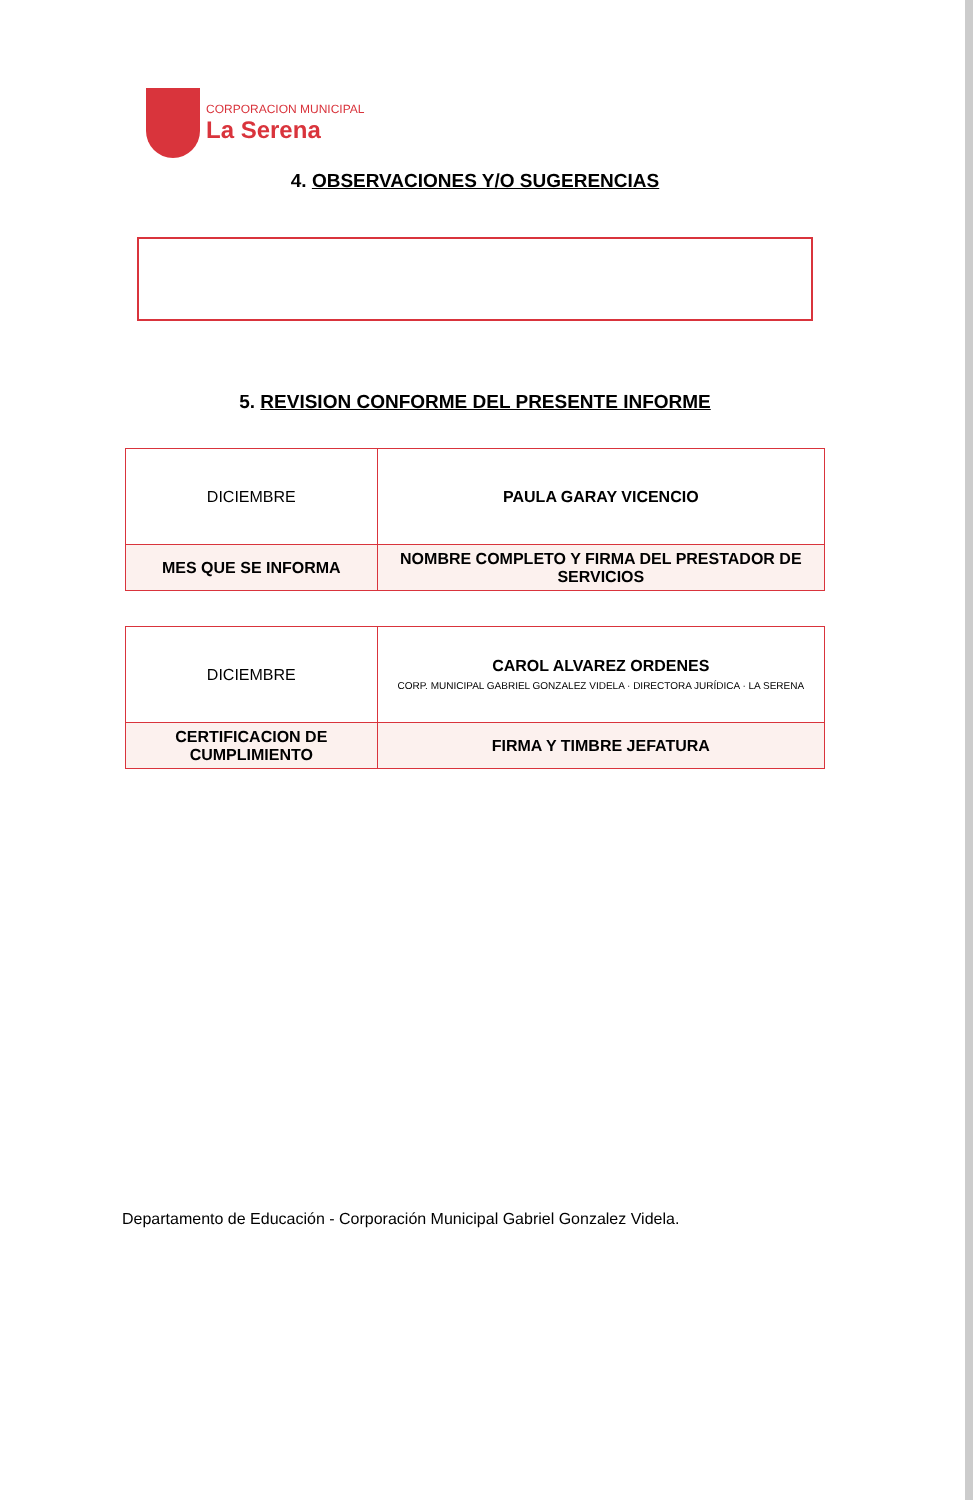CORPORACION MUNICIPAL
La Serena
4. OBSERVACIONES Y/O SUGERENCIAS
5. REVISION CONFORME DEL PRESENTE INFORME
| DICIEMBRE | PAULA GARAY VICENCIO |
| MES QUE SE INFORMA | NOMBRE COMPLETO Y FIRMA DEL PRESTADOR DE SERVICIOS |
| DICIEMBRE | CAROL ALVAREZ ORDENES CORP. MUNICIPAL GABRIEL GONZALEZ VIDELA · DIRECTORA JURÍDICA · LA SERENA |
| CERTIFICACION DE CUMPLIMIENTO | FIRMA Y TIMBRE JEFATURA |
Departamento de Educación - Corporación Municipal Gabriel Gonzalez Videla.